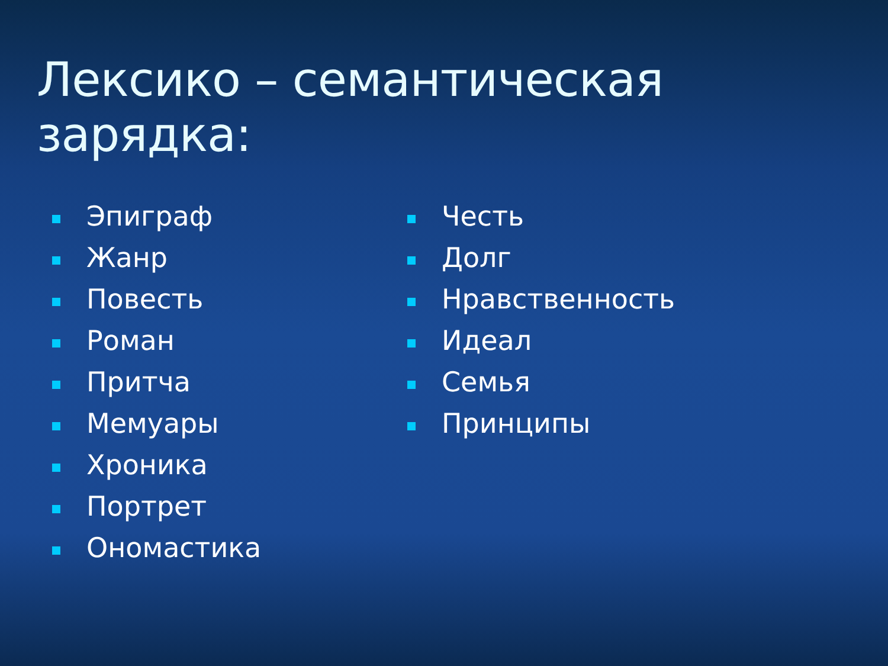Лексико – семантическая зарядка:
Эпиграф
Жанр
Повесть
Роман
Притча
Мемуары
Хроника
Портрет
Ономастика
Честь
Долг
Нравственность
Идеал
Семья
Принципы